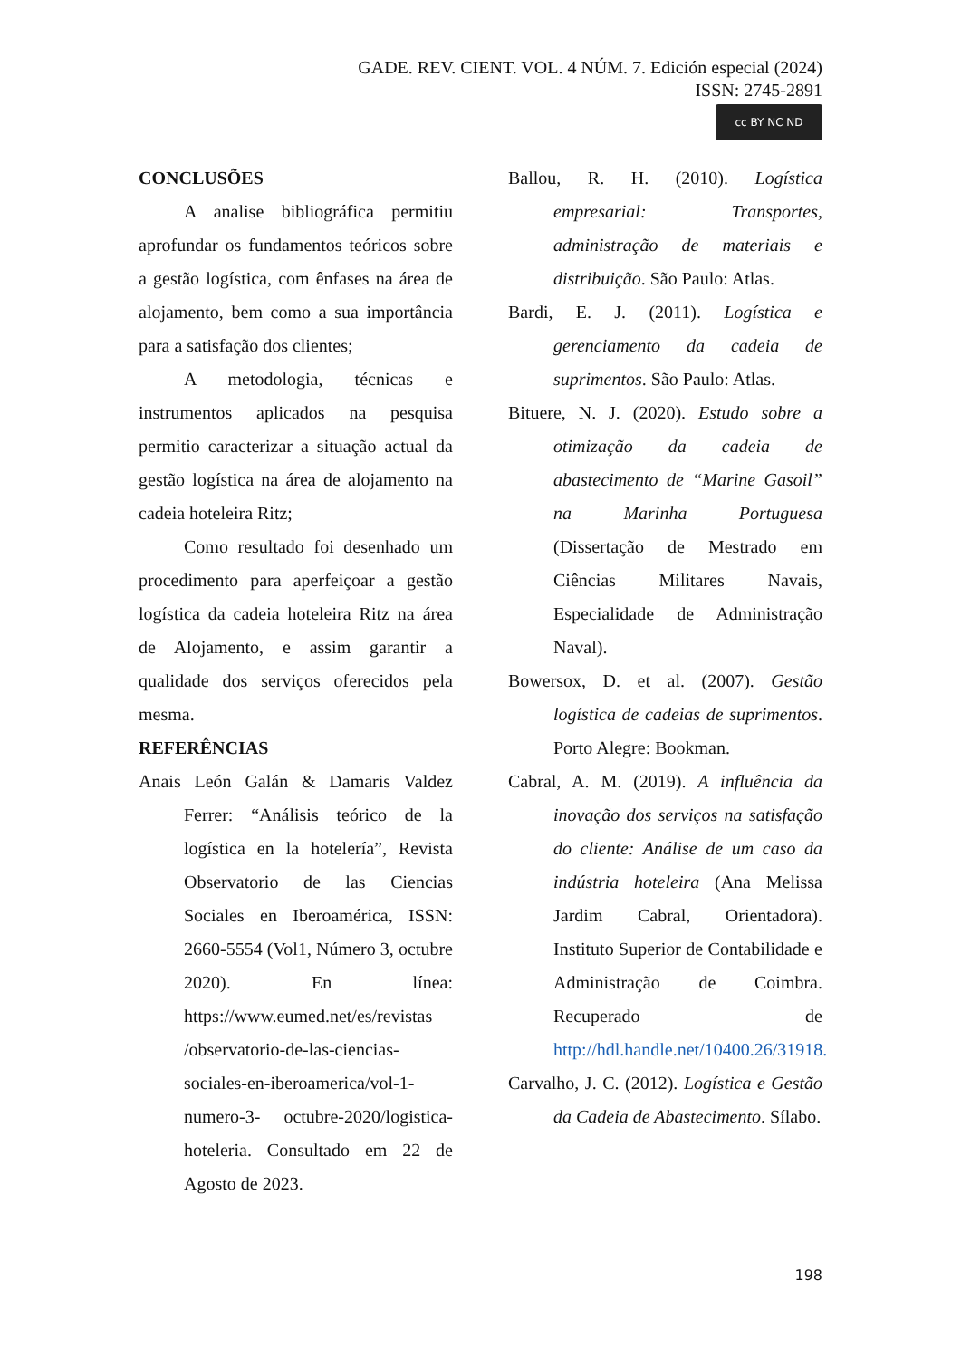GADE. REV. CIENT. VOL. 4 NÚM. 7. Edición especial (2024)
ISSN: 2745-2891
cc BY NC ND
CONCLUSÕES
A analise bibliográfica permitiu aprofundar os fundamentos teóricos sobre a gestão logística, com ênfases na área de alojamento, bem como a sua importância para a satisfação dos clientes;
A metodologia, técnicas e instrumentos aplicados na pesquisa permitio caracterizar a situação actual da gestão logística na área de alojamento na cadeia hoteleira Ritz;
Como resultado foi desenhado um procedimento para aperfeiçoar a gestão logística da cadeia hoteleira Ritz na área de Alojamento, e assim garantir a qualidade dos serviços oferecidos pela mesma.
REFERÊNCIAS
Anais León Galán & Damaris Valdez Ferrer: “Análisis teórico de la logística en la hotelería”, Revista Observatorio de las Ciencias Sociales en Iberoamérica, ISSN: 2660-5554 (Vol1, Número 3, octubre 2020). En línea: https://www.eumed.net/es/revistas /observatorio-de-las-ciencias-sociales-en-iberoamerica/vol-1-numero-3- octubre-2020/logistica-hoteleria. Consultado em 22 de Agosto de 2023.
Ballou, R. H. (2010). Logística empresarial: Transportes, administração de materiais e distribuição. São Paulo: Atlas.
Bardi, E. J. (2011). Logística e gerenciamento da cadeia de suprimentos. São Paulo: Atlas.
Bituere, N. J. (2020). Estudo sobre a otimização da cadeia de abastecimento de “Marine Gasoil” na Marinha Portuguesa (Dissertação de Mestrado em Ciências Militares Navais, Especialidade de Administração Naval).
Bowersox, D. et al. (2007). Gestão logística de cadeias de suprimentos. Porto Alegre: Bookman.
Cabral, A. M. (2019). A influência da inovação dos serviços na satisfação do cliente: Análise de um caso da indústria hoteleira (Ana Melissa Jardim Cabral, Orientadora). Instituto Superior de Contabilidade e Administração de Coimbra. Recuperado de http://hdl.handle.net/10400.26/31918.
Carvalho, J. C. (2012). Logística e Gestão da Cadeia de Abastecimento. Sílabo.
198